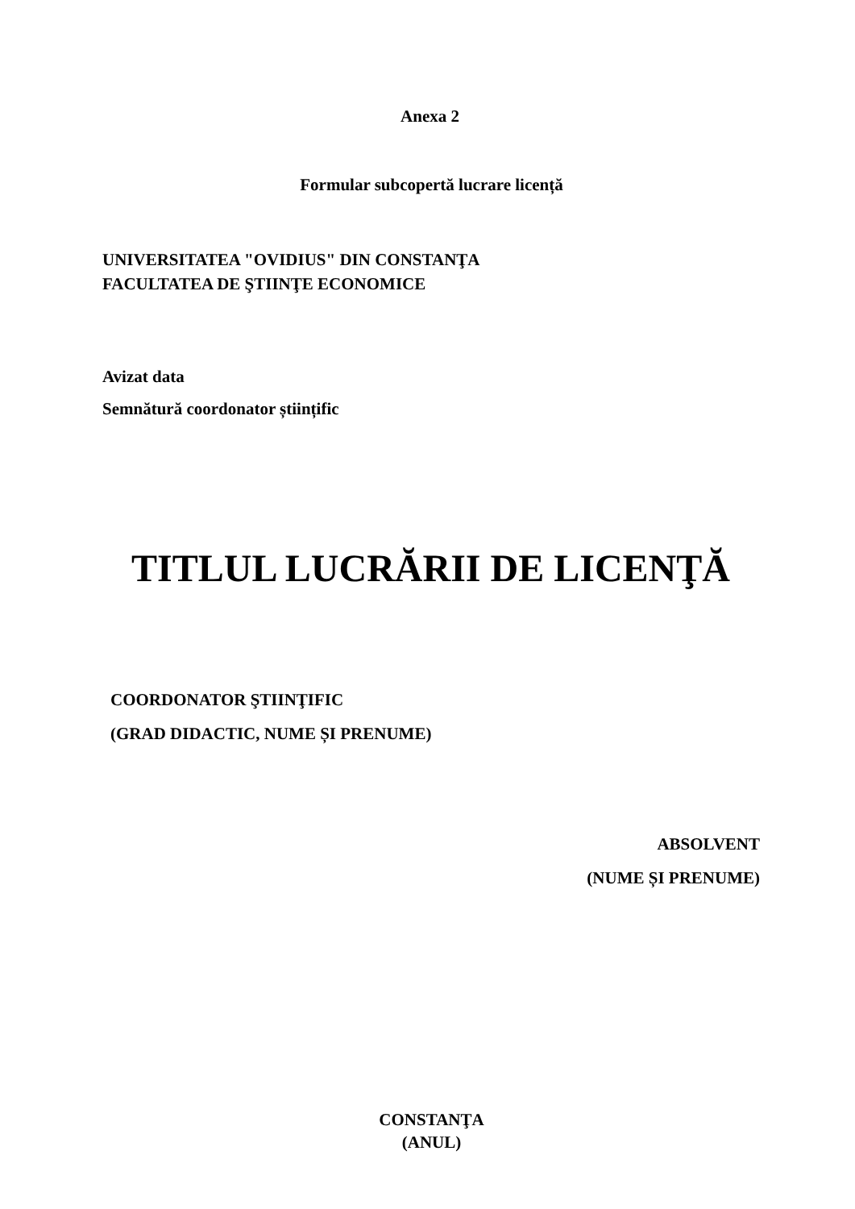Anexa 2
Formular subcopertă lucrare licență
UNIVERSITATEA "OVIDIUS" DIN CONSTANŢA
FACULTATEA DE ŞTIINŢE ECONOMICE
Avizat data
Semnătură coordonator științific
TITLUL LUCRĂRII DE LICENŢĂ
COORDONATOR ŞTIINŢIFIC
(GRAD DIDACTIC, NUME ȘI PRENUME)
ABSOLVENT
(NUME ȘI PRENUME)
CONSTANŢA
(ANUL)